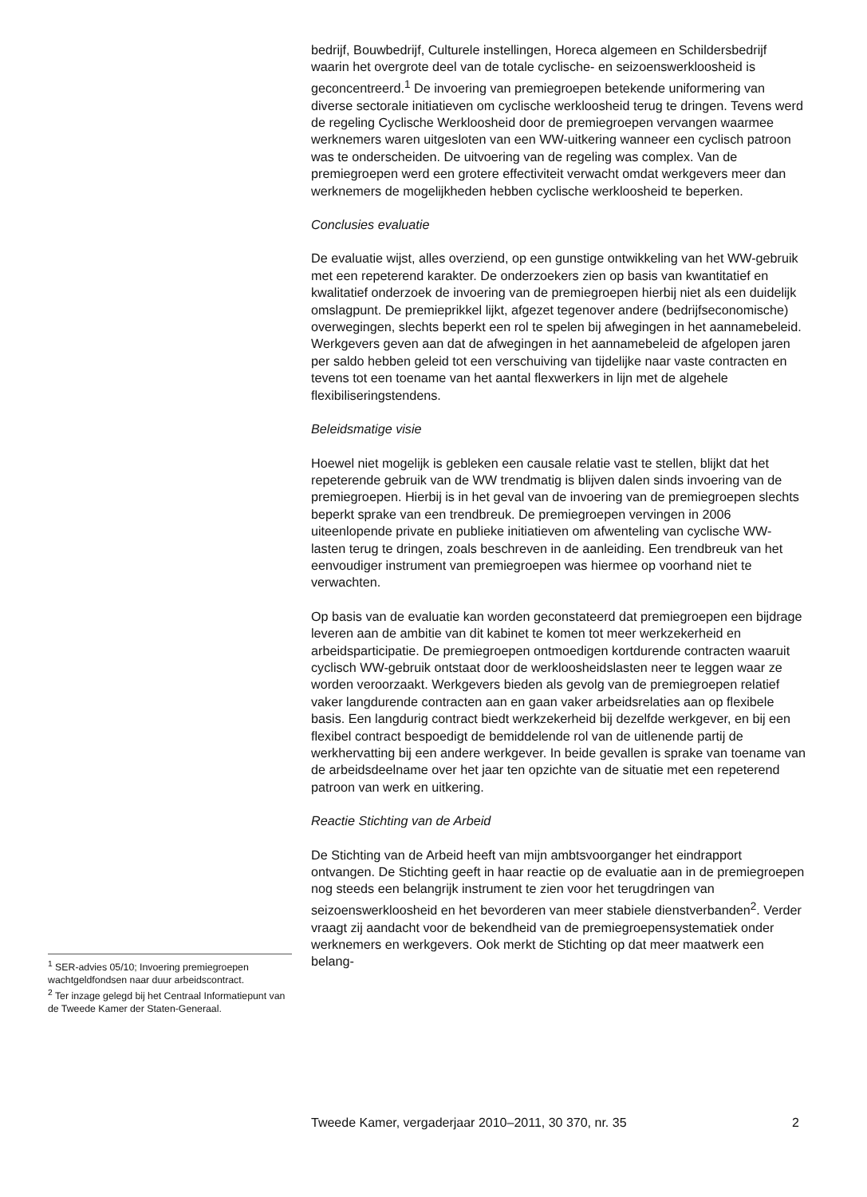bedrijf, Bouwbedrijf, Culturele instellingen, Horeca algemeen en Schildersbedrijf waarin het overgrote deel van de totale cyclische- en seizoenswerkloosheid is geconcentreerd.<sup>1</sup> De invoering van premiegroepen betekende uniformering van diverse sectorale initiatieven om cyclische werkloosheid terug te dringen. Tevens werd de regeling Cyclische Werkloosheid door de premiegroepen vervangen waarmee werknemers waren uitgesloten van een WW-uitkering wanneer een cyclisch patroon was te onderscheiden. De uitvoering van de regeling was complex. Van de premiegroepen werd een grotere effectiviteit verwacht omdat werkgevers meer dan werknemers de mogelijkheden hebben cyclische werkloosheid te beperken.
Conclusies evaluatie
De evaluatie wijst, alles overziend, op een gunstige ontwikkeling van het WW-gebruik met een repeterend karakter. De onderzoekers zien op basis van kwantitatief en kwalitatief onderzoek de invoering van de premiegroepen hierbij niet als een duidelijk omslagpunt. De premieprikkel lijkt, afgezet tegenover andere (bedrijfseconomische) overwegingen, slechts beperkt een rol te spelen bij afwegingen in het aannamebeleid. Werkgevers geven aan dat de afwegingen in het aannamebeleid de afgelopen jaren per saldo hebben geleid tot een verschuiving van tijdelijke naar vaste contracten en tevens tot een toename van het aantal flexwerkers in lijn met de algehele flexibiliseringstendens.
Beleidsmatige visie
Hoewel niet mogelijk is gebleken een causale relatie vast te stellen, blijkt dat het repeterende gebruik van de WW trendmatig is blijven dalen sinds invoering van de premiegroepen. Hierbij is in het geval van de invoering van de premiegroepen slechts beperkt sprake van een trendbreuk. De premiegroepen vervingen in 2006 uiteenlopende private en publieke initiatieven om afwenteling van cyclische WW-lasten terug te dringen, zoals beschreven in de aanleiding. Een trendbreuk van het eenvoudiger instrument van premiegroepen was hiermee op voorhand niet te verwachten.
Op basis van de evaluatie kan worden geconstateerd dat premiegroepen een bijdrage leveren aan de ambitie van dit kabinet te komen tot meer werkzekerheid en arbeidsparticipatie. De premiegroepen ontmoedigen kortdurende contracten waaruit cyclisch WW-gebruik ontstaat door de werkloosheidslasten neer te leggen waar ze worden veroorzaakt. Werkgevers bieden als gevolg van de premiegroepen relatief vaker langdurende contracten aan en gaan vaker arbeidsrelaties aan op flexibele basis. Een langdurig contract biedt werkzekerheid bij dezelfde werkgever, en bij een flexibel contract bespoedigt de bemiddelende rol van de uitlenende partij de werkhervatting bij een andere werkgever. In beide gevallen is sprake van toename van de arbeidsdeelname over het jaar ten opzichte van de situatie met een repeterend patroon van werk en uitkering.
Reactie Stichting van de Arbeid
De Stichting van de Arbeid heeft van mijn ambtsvoorganger het eindrapport ontvangen. De Stichting geeft in haar reactie op de evaluatie aan in de premiegroepen nog steeds een belangrijk instrument te zien voor het terugdringen van seizoenswerkloosheid en het bevorderen van meer stabiele dienstverbanden<sup>2</sup>. Verder vraagt zij aandacht voor de bekendheid van de premiegroepensystematiek onder werknemers en werkgevers. Ook merkt de Stichting op dat meer maatwerk een belang-
<sup>1</sup> SER-advies 05/10; Invoering premiegroepen wachtgeldfondsen naar duur arbeidscontract.
<sup>2</sup> Ter inzage gelegd bij het Centraal Informatiepunt van de Tweede Kamer der Staten-Generaal.
Tweede Kamer, vergaderjaar 2010–2011, 30 370, nr. 35 2